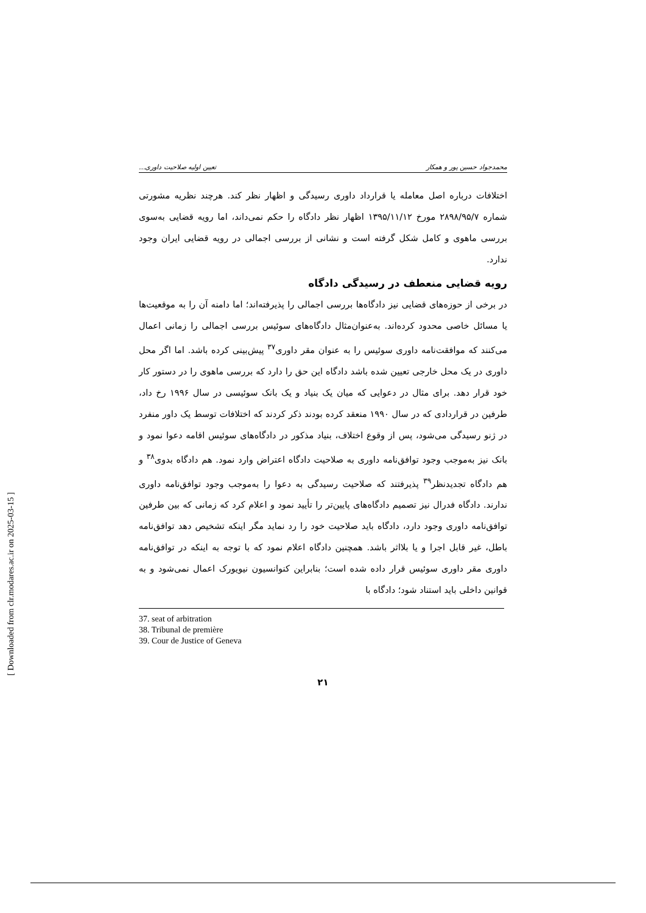[ Downloaded from clr.modares.ac.ir on 2025-03-15 ]
محمدجواد حسین پور و همکار تعیین اولیه صلاحیت داوری...
اختلافات درباره اصل معامله یا قرارداد داوری رسیدگی و اظهار نظر کند. هرچند نظریه مشورتی شماره ۲۸۹۸/۹۵/۷ مورخ ۱۳۹۵/۱۱/۱۲ اظهار نظر دادگاه را حکم نمی‌داند، اما رویه قضایی به‌سوی بررسی ماهوی و کامل شکل گرفته است و نشانی از بررسی اجمالی در رویه قضایی ایران وجود ندارد.
رویه قضایی منعطف در رسیدگی دادگاه
در برخی از حوزه‌های قضایی نیز دادگاه‌ها بررسی اجمالی را پذیرفته‌اند؛ اما دامنه آن را به موقعیت‌ها یا مسائل خاصی محدود کرده‌اند. به‌عنوان‌مثال دادگاه‌های سوئیس بررسی اجمالی را زمانی اعمال می‌کنند که موافقت‌نامه داوری سوئیس را به عنوان مقر داوری<sup>۳۷</sup> پیش‌بینی کرده باشد. اما اگر محل داوری در یک محل خارجی تعیین شده باشد دادگاه این حق را دارد که بررسی ماهوی را در دستور کار خود قرار دهد. برای مثال در دعوایی که میان یک بنیاد و یک بانک سوئیسی در سال ۱۹۹۶ رخ داد، طرفین در قراردادی که در سال ۱۹۹۰ منعقد کرده بودند ذکر کردند که اختلافات توسط یک داور منفرد در ژنو رسیدگی می‌شود، پس از وقوع اختلاف، بنیاد مذکور در دادگاه‌های سوئیس اقامه دعوا نمود و بانک نیز به‌موجب وجود توافق‌نامه داوری به صلاحیت دادگاه اعتراض وارد نمود. هم دادگاه بدوی<sup>۳۸</sup> و هم دادگاه تجدیدنظر<sup>۳۹</sup> پذیرفتند که صلاحیت رسیدگی به دعوا را به‌موجب وجود توافق‌نامه داوری ندارند. دادگاه فدرال نیز تصمیم دادگاه‌های پایین‌تر را تأیید نمود و اعلام کرد که زمانی که بین طرفین توافق‌نامه داوری وجود دارد، دادگاه باید صلاحیت خود را رد نماید مگر اینکه تشخیص دهد توافق‌نامه باطل، غیر قابل اجرا و یا بلااثر باشد. همچنین دادگاه اعلام نمود که با توجه به اینکه در توافق‌نامه داوری مقر داوری سوئیس قرار داده شده است؛ بنابراین کنوانسیون نیویورک اعمال نمی‌شود و به قوانین داخلی باید استناد شود؛ دادگاه با
37. seat of arbitration
38. Tribunal de première
39. Cour de Justice of Geneva
۲۱